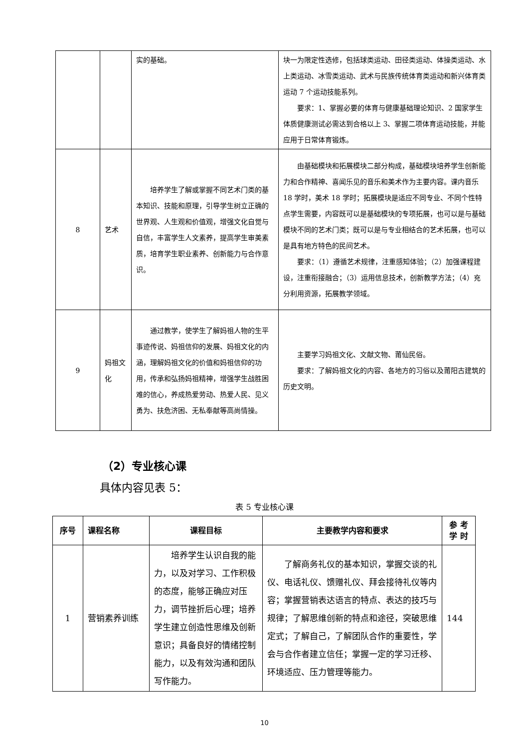| | | 实的基础。 | 块一为限定性选修，包括球类运动、田径类运动、体操类运动、水上类运动、冰雪类运动、武术与民族传统体育类运动和新兴体育类运动 7 个运动技能系列。 要求：1、掌握必要的体育与健康基础理论知识、2 国家学生体质健康测试必需达到合格以上 3、掌握二项体育运动技能，并能应用于日常体育锻炼。 |
| 8 | 艺术 | 培养学生了解或掌握不同艺术门类的基本知识、技能和原理，引导学生树立正确的世界观、人生观和价值观，增强文化自觉与自信，丰富学生人文素养，提高学生审美素质，培育学生职业素养、创新能力与合作意识。 | 由基础模块和拓展模块二部分构成，基础模块培养学生创新能力和合作精神、喜闻乐见的音乐和美术作为主要内容。课内音乐 18 学时，美术 18 学时；拓展模块是适应不同专业、不同个性特点学生需要，内容既可以是基础模块的专项拓展，也可以是与基础模块不同的艺术门类；既可以是与专业相结合的艺术拓展，也可以是具有地方特色的民间艺术。 要求：（1）遵循艺术规律，注重感知体验；（2）加强课程建设，注重衔接融合；（3）运用信息技术，创新教学方法；（4）充分利用资源，拓展教学领域。 |
| 9 | 妈祖文化 | 通过教学，使学生了解妈祖人物的生平事迹传说、妈祖信仰的发展、妈祖文化的内涵，理解妈祖文化的价值和妈祖信仰的功用，传承和弘扬妈祖精神，增强学生战胜困难的信心，养成热爱劳动、热爱人民、见义勇为、扶危济困、无私奉献等高尚情操。 | 主要学习妈祖文化、文献文物、莆仙民俗。 要求：了解妈祖文化的内容、各地方的习俗以及莆阳古建筑的历史文明。 |
（2）专业核心课
具体内容见表 5：
表 5 专业核心课
| 序号 | 课程名称 | 课程目标 | 主要教学内容和要求 | 参 考 学 时 |
| --- | --- | --- | --- | --- |
| 1 | 营销素养训练 | 培养学生认识自我的能力，以及对学习、工作积极的态度，能够正确应对压力，调节挫折后心理；培养学生建立创造性思维及创新意识；具备良好的情绪控制能力，以及有效沟通和团队写作能力。 | 了解商务礼仪的基本知识，掌握交谈的礼仪、电话礼仪、馈赠礼仪、拜会接待礼仪等内容；掌握营销表达语言的特点、表达的技巧与规律；了解思维创新的特点和途径，突破思维定式；了解自己，了解团队合作的重要性，学会与合作者建立信任；掌握一定的学习迁移、环境适应、压力管理等能力。 | 144 |
10